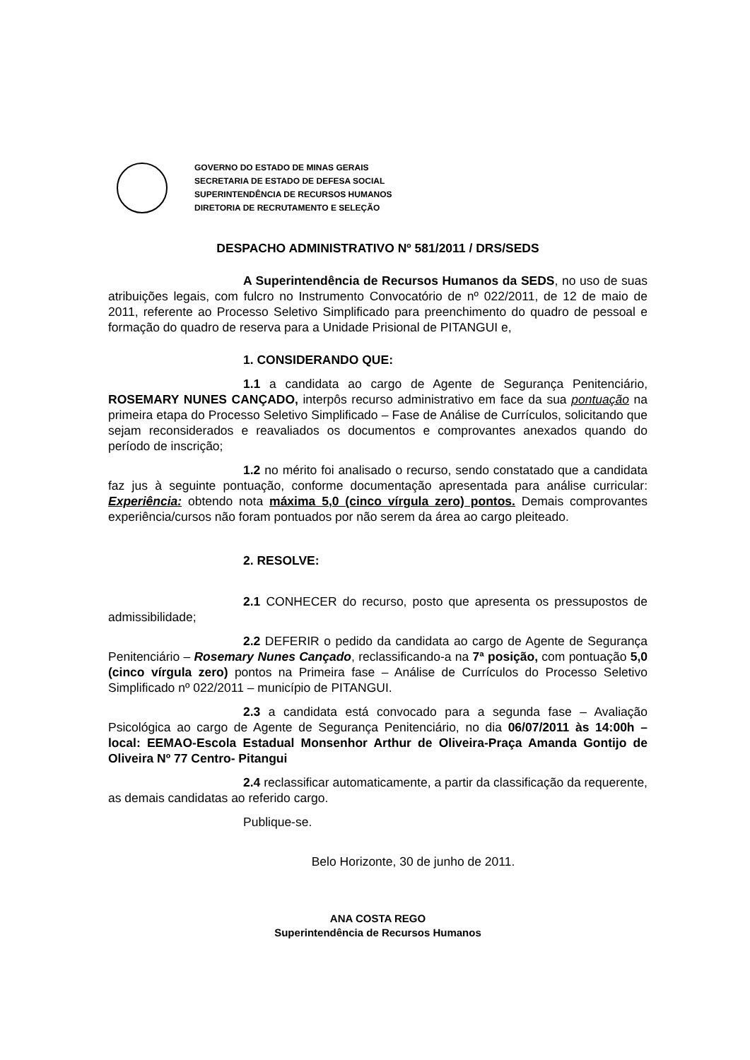GOVERNO DO ESTADO DE MINAS GERAIS
SECRETARIA DE ESTADO DE DEFESA SOCIAL
SUPERINTENDÊNCIA DE RECURSOS HUMANOS
DIRETORIA DE RECRUTAMENTO E SELEÇÃO
DESPACHO ADMINISTRATIVO Nº 581/2011 / DRS/SEDS
A Superintendência de Recursos Humanos da SEDS, no uso de suas atribuições legais, com fulcro no Instrumento Convocatório de nº 022/2011, de 12 de maio de 2011, referente ao Processo Seletivo Simplificado para preenchimento do quadro de pessoal e formação do quadro de reserva para a Unidade Prisional de PITANGUI e,
1. CONSIDERANDO QUE:
1.1 a candidata ao cargo de Agente de Segurança Penitenciário, ROSEMARY NUNES CANÇADO, interpôs recurso administrativo em face da sua pontuação na primeira etapa do Processo Seletivo Simplificado – Fase de Análise de Currículos, solicitando que sejam reconsiderados e reavaliados os documentos e comprovantes anexados quando do período de inscrição;
1.2 no mérito foi analisado o recurso, sendo constatado que a candidata faz jus à seguinte pontuação, conforme documentação apresentada para análise curricular: Experiência: obtendo nota máxima 5,0 (cinco vírgula zero) pontos. Demais comprovantes experiência/cursos não foram pontuados por não serem da área ao cargo pleiteado.
2. RESOLVE:
2.1 CONHECER do recurso, posto que apresenta os pressupostos de admissibilidade;
2.2 DEFERIR o pedido da candidata ao cargo de Agente de Segurança Penitenciário – Rosemary Nunes Cançado, reclassificando-a na 7ª posição, com pontuação 5,0 (cinco vírgula zero) pontos na Primeira fase – Análise de Currículos do Processo Seletivo Simplificado nº 022/2011 – município de PITANGUI.
2.3 a candidata está convocado para a segunda fase – Avaliação Psicológica ao cargo de Agente de Segurança Penitenciário, no dia 06/07/2011 às 14:00h – local: EEMAO-Escola Estadual Monsenhor Arthur de Oliveira-Praça Amanda Gontijo de Oliveira Nº 77 Centro- Pitangui
2.4 reclassificar automaticamente, a partir da classificação da requerente, as demais candidatas ao referido cargo.
Publique-se.
Belo Horizonte, 30 de junho de 2011.
ANA COSTA REGO
Superintendência de Recursos Humanos